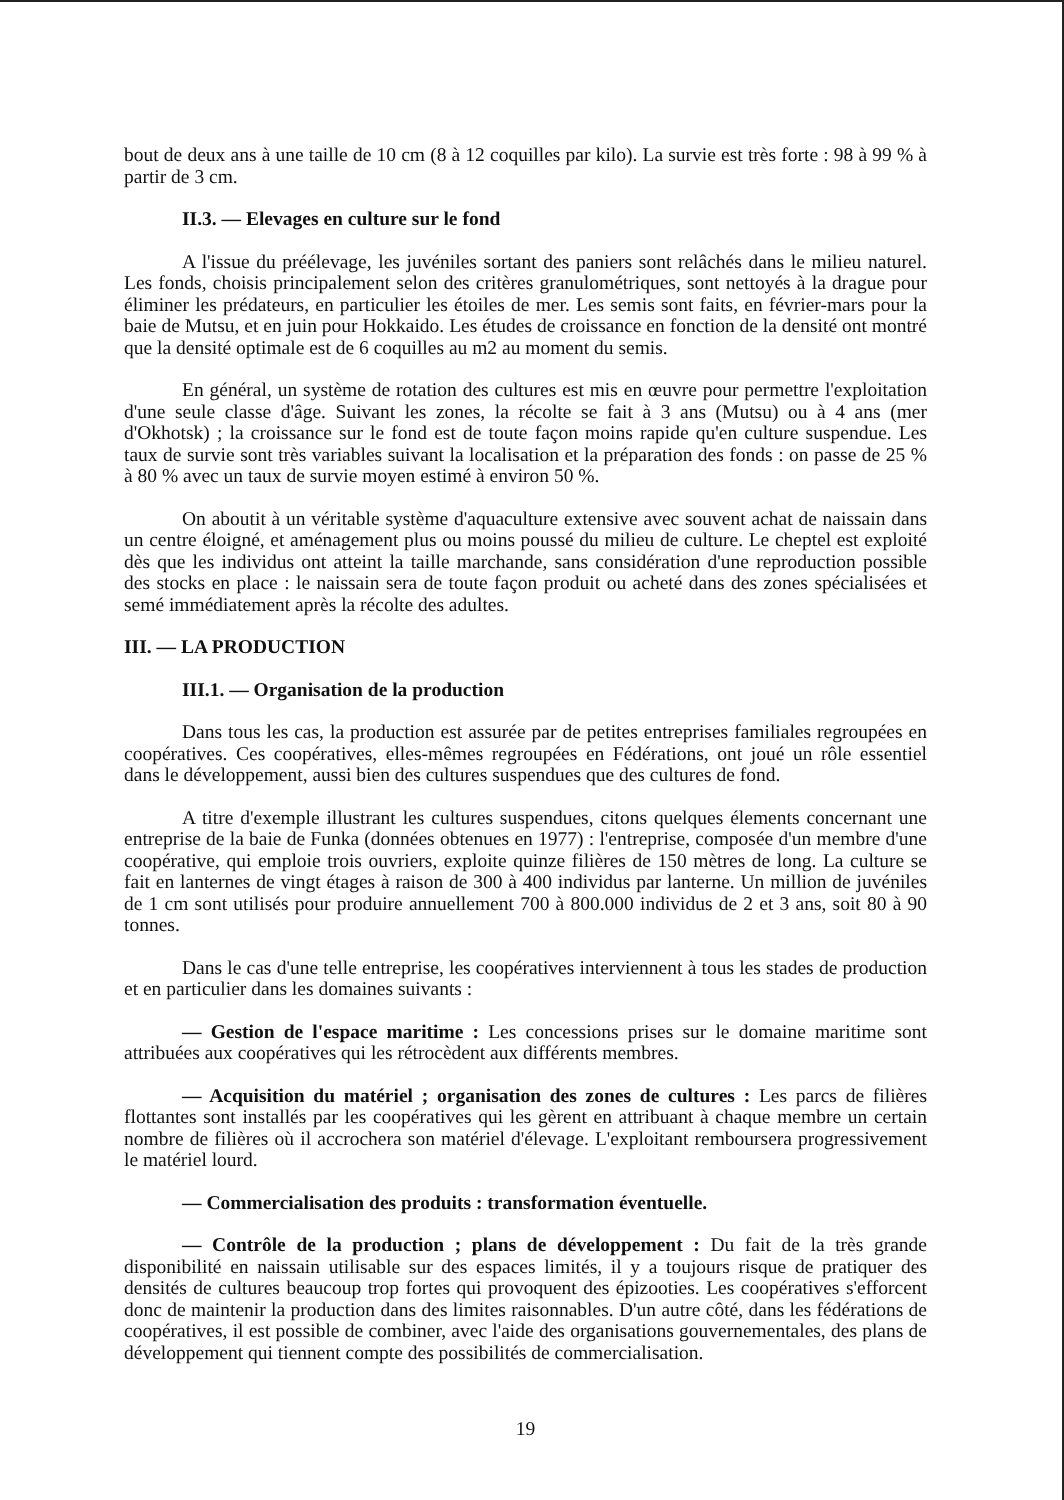bout de deux ans à une taille de 10 cm (8 à 12 coquilles par kilo). La survie est très forte : 98 à 99 % à partir de 3 cm.
II.3. — Elevages en culture sur le fond
A l'issue du préélevage, les juvéniles sortant des paniers sont relâchés dans le milieu naturel. Les fonds, choisis principalement selon des critères granulométriques, sont nettoyés à la drague pour éliminer les prédateurs, en particulier les étoiles de mer. Les semis sont faits, en février-mars pour la baie de Mutsu, et en juin pour Hokkaido. Les études de croissance en fonction de la densité ont montré que la densité optimale est de 6 coquilles au m2 au moment du semis.
En général, un système de rotation des cultures est mis en œuvre pour permettre l'exploitation d'une seule classe d'âge. Suivant les zones, la récolte se fait à 3 ans (Mutsu) ou à 4 ans (mer d'Okhotsk) ; la croissance sur le fond est de toute façon moins rapide qu'en culture suspendue. Les taux de survie sont très variables suivant la localisation et la préparation des fonds : on passe de 25 % à 80 % avec un taux de survie moyen estimé à environ 50 %.
On aboutit à un véritable système d'aquaculture extensive avec souvent achat de naissain dans un centre éloigné, et aménagement plus ou moins poussé du milieu de culture. Le cheptel est exploité dès que les individus ont atteint la taille marchande, sans considération d'une reproduction possible des stocks en place : le naissain sera de toute façon produit ou acheté dans des zones spécialisées et semé immédiatement après la récolte des adultes.
III. — LA PRODUCTION
III.1. — Organisation de la production
Dans tous les cas, la production est assurée par de petites entreprises familiales regroupées en coopératives. Ces coopératives, elles-mêmes regroupées en Fédérations, ont joué un rôle essentiel dans le développement, aussi bien des cultures suspendues que des cultures de fond.
A titre d'exemple illustrant les cultures suspendues, citons quelques élements concernant une entreprise de la baie de Funka (données obtenues en 1977) : l'entreprise, composée d'un membre d'une coopérative, qui emploie trois ouvriers, exploite quinze filières de 150 mètres de long. La culture se fait en lanternes de vingt étages à raison de 300 à 400 individus par lanterne. Un million de juvéniles de 1 cm sont utilisés pour produire annuellement 700 à 800.000 individus de 2 et 3 ans, soit 80 à 90 tonnes.
Dans le cas d'une telle entreprise, les coopératives interviennent à tous les stades de production et en particulier dans les domaines suivants :
— Gestion de l'espace maritime : Les concessions prises sur le domaine maritime sont attribuées aux coopératives qui les rétrocèdent aux différents membres.
— Acquisition du matériel ; organisation des zones de cultures : Les parcs de filières flottantes sont installés par les coopératives qui les gèrent en attribuant à chaque membre un certain nombre de filières où il accrochera son matériel d'élevage. L'exploitant remboursera progressivement le matériel lourd.
— Commercialisation des produits : transformation éventuelle.
— Contrôle de la production ; plans de développement : Du fait de la très grande disponibilité en naissain utilisable sur des espaces limités, il y a toujours risque de pratiquer des densités de cultures beaucoup trop fortes qui provoquent des épizooties. Les coopératives s'efforcent donc de maintenir la production dans des limites raisonnables. D'un autre côté, dans les fédérations de coopératives, il est possible de combiner, avec l'aide des organisations gouvernementales, des plans de développement qui tiennent compte des possibilités de commercialisation.
19